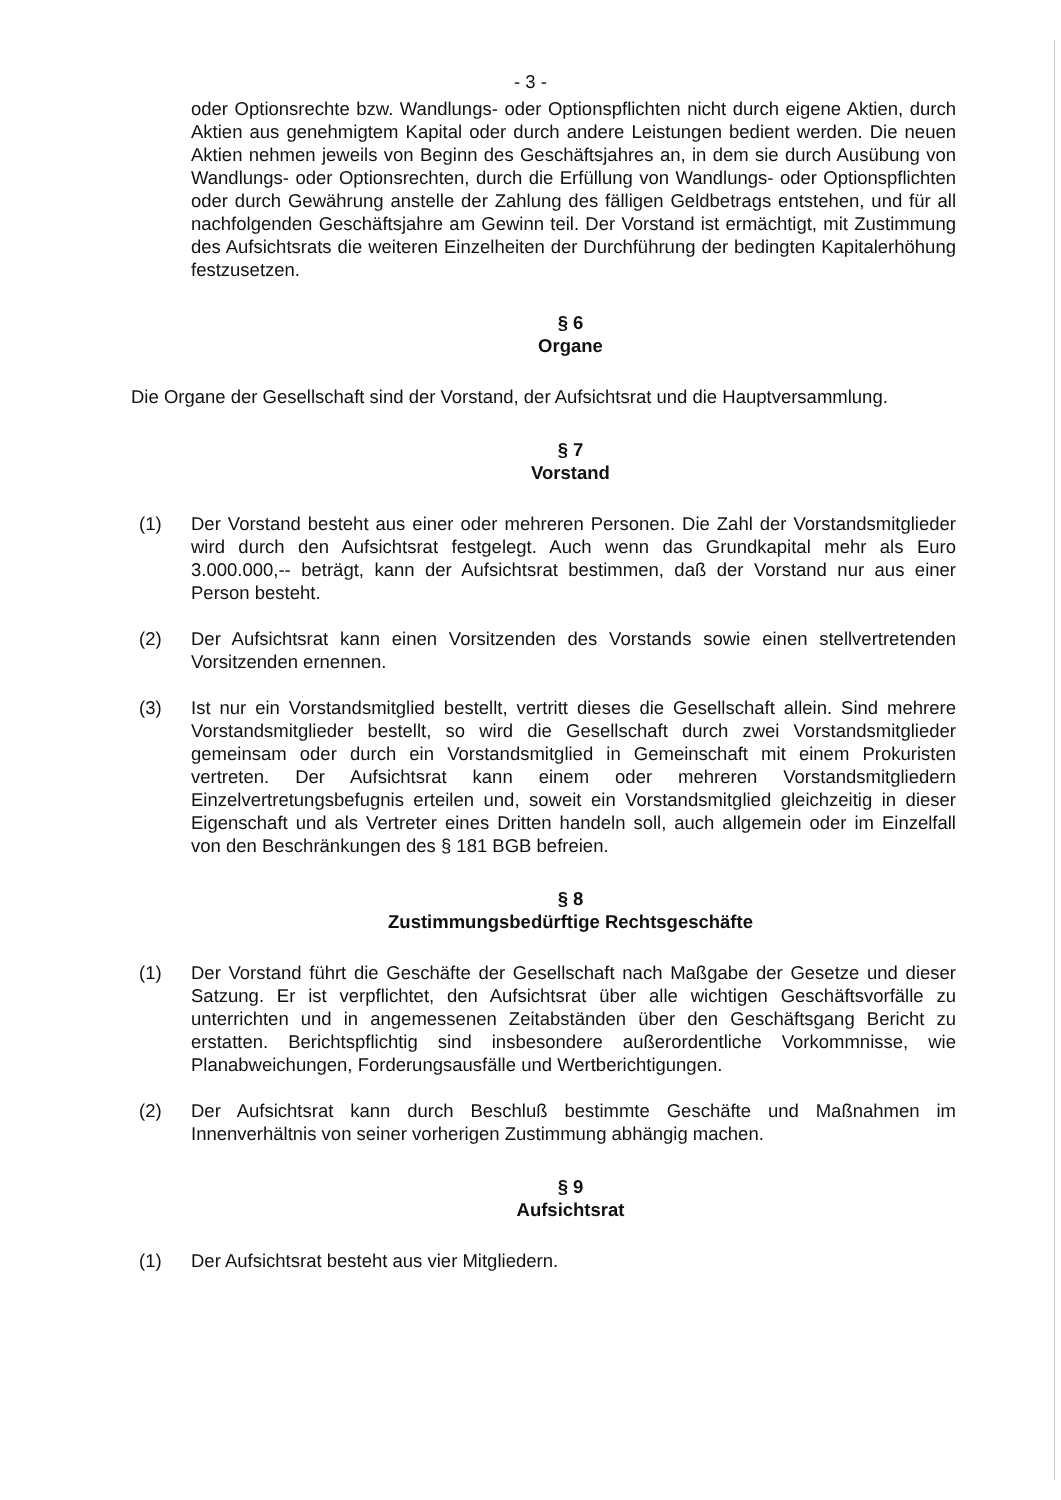- 3 -
oder Optionsrechte bzw. Wandlungs- oder Optionspflichten nicht durch eigene Aktien, durch Aktien aus genehmigtem Kapital oder durch andere Leistungen bedient werden. Die neuen Aktien nehmen jeweils von Beginn des Geschäftsjahres an, in dem sie durch Ausübung von Wandlungs- oder Optionsrechten, durch die Erfüllung von Wandlungs- oder Optionspflichten oder durch Gewährung anstelle der Zahlung des fälligen Geldbetrags entstehen, und für all nachfolgenden Geschäftsjahre am Gewinn teil. Der Vorstand ist ermächtigt, mit Zustimmung des Aufsichtsrats die weiteren Einzelheiten der Durchführung der bedingten Kapitalerhöhung festzusetzen.
§ 6
Organe
Die Organe der Gesellschaft sind der Vorstand, der Aufsichtsrat und die Hauptversammlung.
§ 7
Vorstand
(1) Der Vorstand besteht aus einer oder mehreren Personen. Die Zahl der Vorstandsmitglieder wird durch den Aufsichtsrat festgelegt. Auch wenn das Grundkapital mehr als Euro 3.000.000,-- beträgt, kann der Aufsichtsrat bestimmen, daß der Vorstand nur aus einer Person besteht.
(2) Der Aufsichtsrat kann einen Vorsitzenden des Vorstands sowie einen stellvertretenden Vorsitzenden ernennen.
(3) Ist nur ein Vorstandsmitglied bestellt, vertritt dieses die Gesellschaft allein. Sind mehrere Vorstandsmitglieder bestellt, so wird die Gesellschaft durch zwei Vorstandsmitglieder gemeinsam oder durch ein Vorstandsmitglied in Gemeinschaft mit einem Prokuristen vertreten. Der Aufsichtsrat kann einem oder mehreren Vorstandsmitgliedern Einzelvertretungsbefugnis erteilen und, soweit ein Vorstandsmitglied gleichzeitig in dieser Eigenschaft und als Vertreter eines Dritten handeln soll, auch allgemein oder im Einzelfall von den Beschränkungen des § 181 BGB befreien.
§ 8
Zustimmungsbedürftige Rechtsgeschäfte
(1) Der Vorstand führt die Geschäfte der Gesellschaft nach Maßgabe der Gesetze und dieser Satzung. Er ist verpflichtet, den Aufsichtsrat über alle wichtigen Geschäftsvorfälle zu unterrichten und in angemessenen Zeitabständen über den Geschäftsgang Bericht zu erstatten. Berichtspflichtig sind insbesondere außerordentliche Vorkommnisse, wie Planabweichungen, Forderungsausfälle und Wertberichtigungen.
(2) Der Aufsichtsrat kann durch Beschluß bestimmte Geschäfte und Maßnahmen im Innenverhältnis von seiner vorherigen Zustimmung abhängig machen.
§ 9
Aufsichtsrat
(1) Der Aufsichtsrat besteht aus vier Mitgliedern.